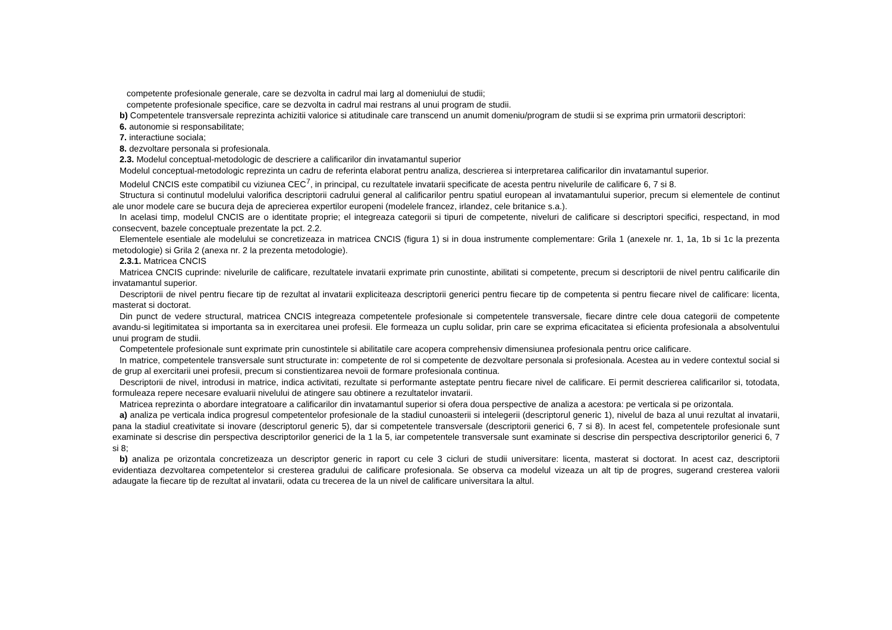competente profesionale generale, care se dezvolta in cadrul mai larg al domeniului de studii;
competente profesionale specifice, care se dezvolta in cadrul mai restrans al unui program de studii.
b) Competentele transversale reprezinta achizitii valorice si atitudinale care transcend un anumit domeniu/program de studii si se exprima prin urmatorii descriptori:
6. autonomie si responsabilitate;
7. interactiune sociala;
8. dezvoltare personala si profesionala.
2.3. Modelul conceptual-metodologic de descriere a calificarilor din invatamantul superior
Modelul conceptual-metodologic reprezinta un cadru de referinta elaborat pentru analiza, descrierea si interpretarea calificarilor din invatamantul superior.
Modelul CNCIS este compatibil cu viziunea CEC<sup>7</sup>, in principal, cu rezultatele invatarii specificate de acesta pentru nivelurile de calificare 6, 7 si 8.
Structura si continutul modelului valorifica descriptorii cadrului general al calificarilor pentru spatiul european al invatamantului superior, precum si elementele de continut ale unor modele care se bucura deja de aprecierea expertilor europeni (modelele francez, irlandez, cele britanice s.a.).
In acelasi timp, modelul CNCIS are o identitate proprie; el integreaza categorii si tipuri de competente, niveluri de calificare si descriptori specifici, respectand, in mod consecvent, bazele conceptuale prezentate la pct. 2.2.
Elementele esentiale ale modelului se concretizeaza in matricea CNCIS (figura 1) si in doua instrumente complementare: Grila 1 (anexele nr. 1, 1a, 1b si 1c la prezenta metodologie) si Grila 2 (anexa nr. 2 la prezenta metodologie).
2.3.1. Matricea CNCIS
Matricea CNCIS cuprinde: nivelurile de calificare, rezultatele invatarii exprimate prin cunostinte, abilitati si competente, precum si descriptorii de nivel pentru calificarile din invatamantul superior.
Descriptorii de nivel pentru fiecare tip de rezultat al invatarii expliciteaza descriptorii generici pentru fiecare tip de competenta si pentru fiecare nivel de calificare: licenta, masterat si doctorat.
Din punct de vedere structural, matricea CNCIS integreaza competentele profesionale si competentele transversale, fiecare dintre cele doua categorii de competente avandu-si legitimitatea si importanta sa in exercitarea unei profesii. Ele formeaza un cuplu solidar, prin care se exprima eficacitatea si eficienta profesionala a absolventului unui program de studii.
Competentele profesionale sunt exprimate prin cunostintele si abilitatile care acopera comprehensiv dimensiunea profesionala pentru orice calificare.
In matrice, competentele transversale sunt structurate in: competente de rol si competente de dezvoltare personala si profesionala. Acestea au in vedere contextul social si de grup al exercitarii unei profesii, precum si constientizarea nevoii de formare profesionala continua.
Descriptorii de nivel, introdusi in matrice, indica activitati, rezultate si performante asteptate pentru fiecare nivel de calificare. Ei permit descrierea calificarilor si, totodata, formuleaza repere necesare evaluarii nivelului de atingere sau obtinere a rezultatelor invatarii.
Matricea reprezinta o abordare integratoare a calificarilor din invatamantul superior si ofera doua perspective de analiza a acestora: pe verticala si pe orizontala.
a) analiza pe verticala indica progresul competentelor profesionale de la stadiul cunoasterii si intelegerii (descriptorul generic 1), nivelul de baza al unui rezultat al invatarii, pana la stadiul creativitate si inovare (descriptorul generic 5), dar si competentele transversale (descriptorii generici 6, 7 si 8). In acest fel, competentele profesionale sunt examinate si descrise din perspectiva descriptorilor generici de la 1 la 5, iar competentele transversale sunt examinate si descrise din perspectiva descriptorilor generici 6, 7 si 8;
b) analiza pe orizontala concretizeaza un descriptor generic in raport cu cele 3 cicluri de studii universitare: licenta, masterat si doctorat. In acest caz, descriptorii evidentiaza dezvoltarea competentelor si cresterea gradului de calificare profesionala. Se observa ca modelul vizeaza un alt tip de progres, sugerand cresterea valorii adaugate la fiecare tip de rezultat al invatarii, odata cu trecerea de la un nivel de calificare universitara la altul.